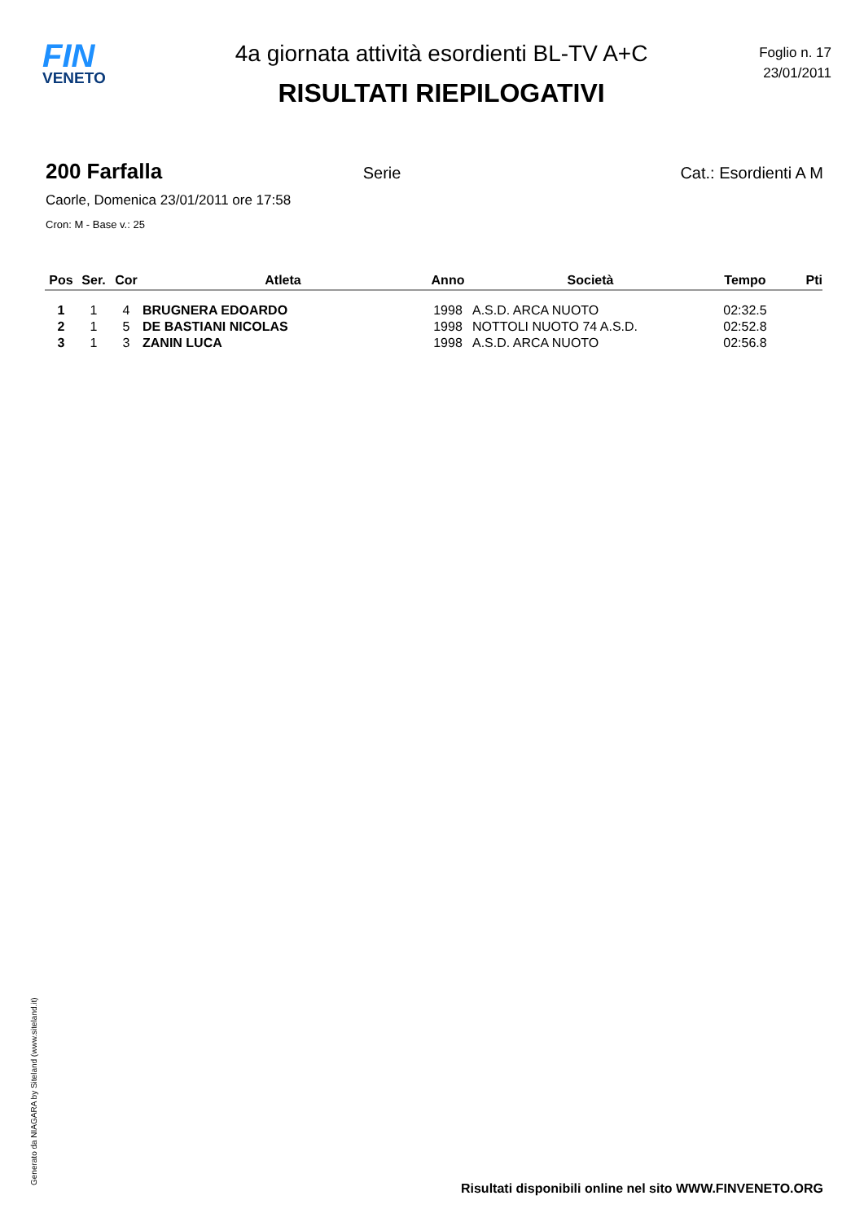FIN
VENETO
4a giornata attività esordienti BL-TV A+C
RISULTATI RIEPILOGATIVI
Foglio n. 17
23/01/2011
200 Farfalla Serie Cat.: Esordienti A M
Caorle, Domenica 23/01/2011 ore 17:58
Cron: M - Base v.: 25
| Pos | Ser. | Cor | Atleta | Anno | Società | Tempo | Pti |
| --- | --- | --- | --- | --- | --- | --- | --- |
| 1 | 1 | 4 | BRUGNERA EDOARDO | 1998 | A.S.D. ARCA NUOTO | 02:32.5 | |
| 2 | 1 | 5 | DE BASTIANI NICOLAS | 1998 | NOTTOLI NUOTO 74 A.S.D. | 02:52.8 | |
| 3 | 1 | 3 | ZANIN LUCA | 1998 | A.S.D. ARCA NUOTO | 02:56.8 | |
Generato da NIAGARA by Siteland (www.siteland.it)
Risultati disponibili online nel sito WWW.FINVENETO.ORG